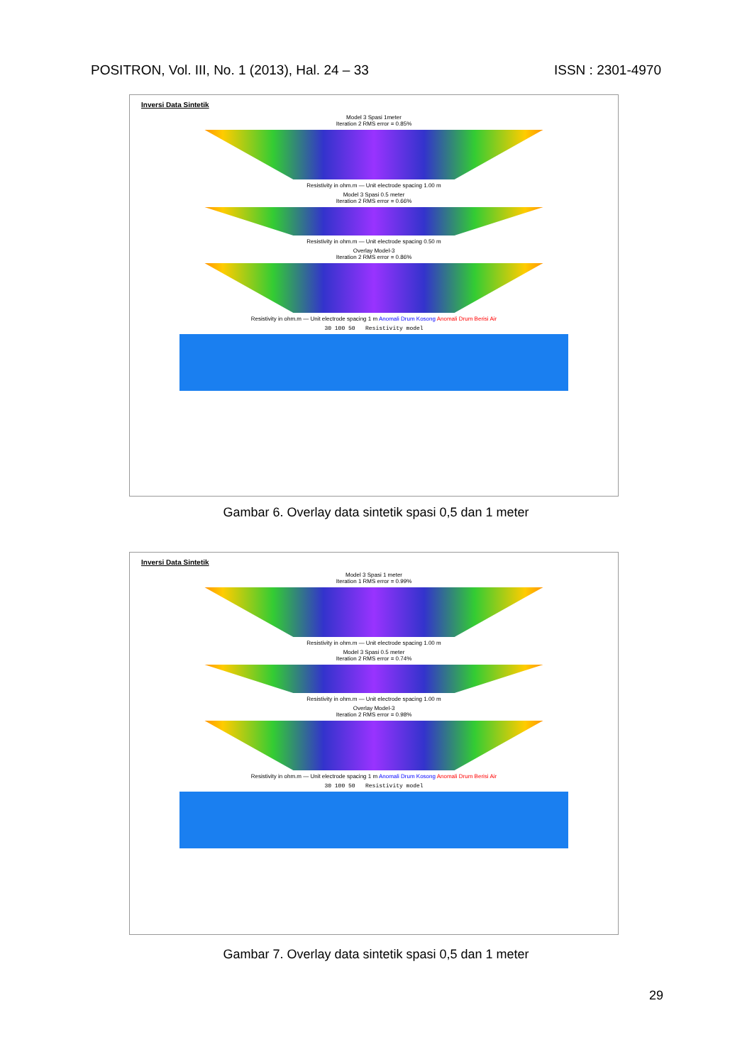POSITRON, Vol. III, No. 1 (2013), Hal. 24 – 33 ISSN : 2301-4970
Inversi Data Sintetik
Model 3 Spasi 1meter
Iteration 2 RMS error = 0.85%
Resistivity in ohm.m — Unit electrode spacing 1.00 m
Model 3 Spasi 0.5 meter
Iteration 2 RMS error = 0.66%
Resistivity in ohm.m — Unit electrode spacing 0.50 m
Overlay Model-3
Iteration 2 RMS error = 0.86%
Resistivity in ohm.m — Unit electrode spacing 1 m Anomali Drum Kosong Anomali Drum Berisi Air
30 100 50 Resistivity model
Gambar 6. Overlay data sintetik spasi 0,5 dan 1 meter
Inversi Data Sintetik
Model 3 Spasi 1 meter
Iteration 1 RMS error = 0.99%
Resistivity in ohm.m — Unit electrode spacing 1.00 m
Model 3 Spasi 0.5 meter
Iteration 2 RMS error = 0.74%
Resistivity in ohm.m — Unit electrode spacing 1.00 m
Overlay Model-3
Iteration 2 RMS error = 0.98%
Resistivity in ohm.m — Unit electrode spacing 1 m Anomali Drum Kosong Anomali Drum Berisi Air
30 100 50 Resistivity model
Gambar 7. Overlay data sintetik spasi 0,5 dan 1 meter
29